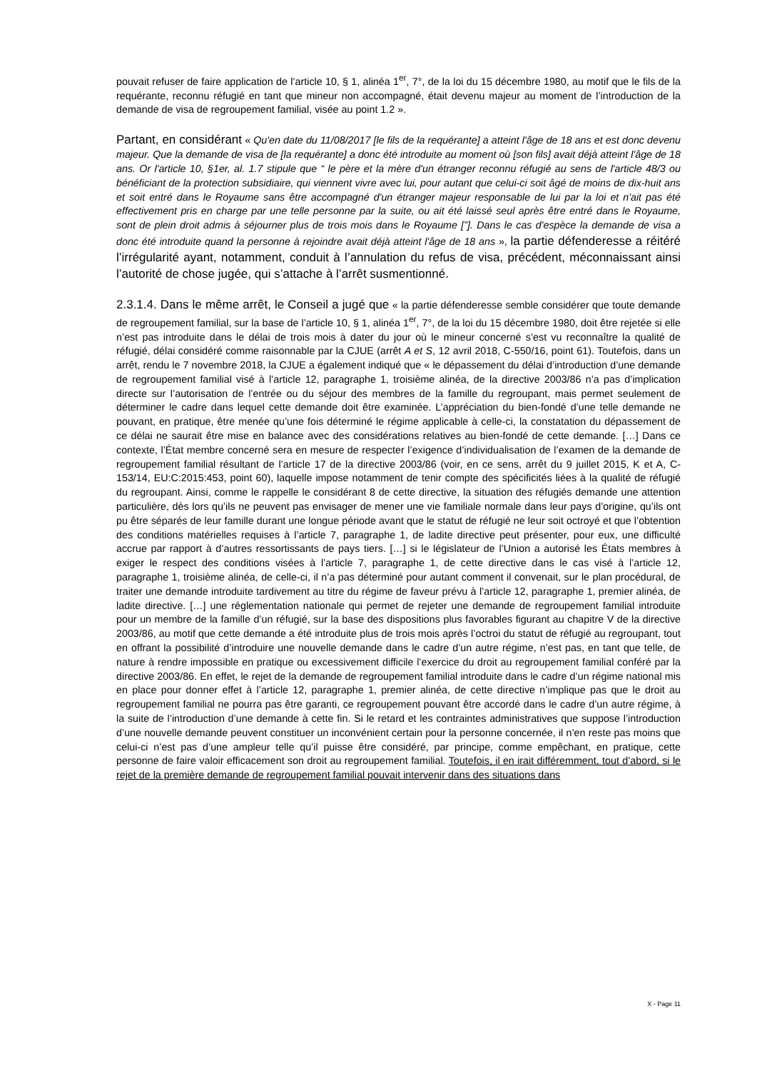pouvait refuser de faire application de l’article 10, § 1, alinéa 1<sup>er</sup>, 7°, de la loi du 15 décembre 1980, au motif que le fils de la requérante, reconnu réfugié en tant que mineur non accompagné, était devenu majeur au moment de l’introduction de la demande de visa de regroupement familial, visée au point 1.2 ».
Partant, en considérant « Qu'en date du 11/08/2017 [le fils de la requérante] a atteint l'âge de 18 ans et est donc devenu majeur. Que la demande de visa de [la requérante] a donc été introduite au moment où [son fils] avait déjà atteint l'âge de 18 ans. Or l'article 10, §1er, al. 1.7 stipule que “ le père et la mère d'un étranger reconnu réfugié au sens de l'article 48/3 ou bénéficiant de la protection subsidiaire, qui viennent vivre avec lui, pour autant que celui-ci soit âgé de moins de dix-huit ans et soit entré dans le Royaume sans être accompagné d'un étranger majeur responsable de lui par la loi et n'ait pas été effectivement pris en charge par une telle personne par la suite, ou ait été laissé seul après être entré dans le Royaume, sont de plein droit admis à séjourner plus de trois mois dans le Royaume [”]. Dans le cas d'espèce la demande de visa a donc été introduite quand la personne à rejoindre avait déjà atteint l'âge de 18 ans », la partie défenderesse a réitéré l’irrégularité ayant, notamment, conduit à l’annulation du refus de visa, précédent, méconnaissant ainsi l’autorité de chose jugée, qui s’attache à l’arrêt susmentionné.
2.3.1.4. Dans le même arrêt, le Conseil a jugé que « la partie défenderesse semble considérer que toute demande de regroupement familial, sur la base de l’article 10, § 1, alinéa 1<sup>er</sup>, 7°, de la loi du 15 décembre 1980, doit être rejetée si elle n’est pas introduite dans le délai de trois mois à dater du jour où le mineur concerné s’est vu reconnaître la qualité de réfugié, délai considéré comme raisonnable par la CJUE (arrêt A et S, 12 avril 2018, C-550/16, point 61). Toutefois, dans un arrêt, rendu le 7 novembre 2018, la CJUE a également indiqué que « le dépassement du délai d’introduction d’une demande de regroupement familial visé à l’article 12, paragraphe 1, troisième alinéa, de la directive 2003/86 n’a pas d’implication directe sur l’autorisation de l’entrée ou du séjour des membres de la famille du regroupant, mais permet seulement de déterminer le cadre dans lequel cette demande doit être examinée. L’appréciation du bien-fondé d’une telle demande ne pouvant, en pratique, être menée qu’une fois déterminé le régime applicable à celle-ci, la constatation du dépassement de ce délai ne saurait être mise en balance avec des considérations relatives au bien-fondé de cette demande. […] Dans ce contexte, l’État membre concerné sera en mesure de respecter l’exigence d’individualisation de l’examen de la demande de regroupement familial résultant de l’article 17 de la directive 2003/86 (voir, en ce sens, arrêt du 9 juillet 2015, K et A, C-153/14, EU:C:2015:453, point 60), laquelle impose notamment de tenir compte des spécificités liées à la qualité de réfugié du regroupant. Ainsi, comme le rappelle le considérant 8 de cette directive, la situation des réfugiés demande une attention particulière, dès lors qu’ils ne peuvent pas envisager de mener une vie familiale normale dans leur pays d’origine, qu’ils ont pu être séparés de leur famille durant une longue période avant que le statut de réfugié ne leur soit octroyé et que l’obtention des conditions matérielles requises à l’article 7, paragraphe 1, de ladite directive peut présenter, pour eux, une difficulté accrue par rapport à d’autres ressortissants de pays tiers. […] si le législateur de l’Union a autorisé les États membres à exiger le respect des conditions visées à l’article 7, paragraphe 1, de cette directive dans le cas visé à l’article 12, paragraphe 1, troisième alinéa, de celle-ci, il n’a pas déterminé pour autant comment il convenait, sur le plan procédural, de traiter une demande introduite tardivement au titre du régime de faveur prévu à l’article 12, paragraphe 1, premier alinéa, de ladite directive. […] une réglementation nationale qui permet de rejeter une demande de regroupement familial introduite pour un membre de la famille d’un réfugié, sur la base des dispositions plus favorables figurant au chapitre V de la directive 2003/86, au motif que cette demande a été introduite plus de trois mois après l’octroi du statut de réfugié au regroupant, tout en offrant la possibilité d’introduire une nouvelle demande dans le cadre d’un autre régime, n’est pas, en tant que telle, de nature à rendre impossible en pratique ou excessivement difficile l’exercice du droit au regroupement familial conféré par la directive 2003/86. En effet, le rejet de la demande de regroupement familial introduite dans le cadre d’un régime national mis en place pour donner effet à l’article 12, paragraphe 1, premier alinéa, de cette directive n’implique pas que le droit au regroupement familial ne pourra pas être garanti, ce regroupement pouvant être accordé dans le cadre d’un autre régime, à la suite de l’introduction d’une demande à cette fin. Si le retard et les contraintes administratives que suppose l’introduction d’une nouvelle demande peuvent constituer un inconvénient certain pour la personne concernée, il n’en reste pas moins que celui-ci n’est pas d’une ampleur telle qu’il puisse être considéré, par principe, comme empêchant, en pratique, cette personne de faire valoir efficacement son droit au regroupement familial. Toutefois, il en irait différemment, tout d’abord, si le rejet de la première demande de regroupement familial pouvait intervenir dans des situations dans
X - Page 11